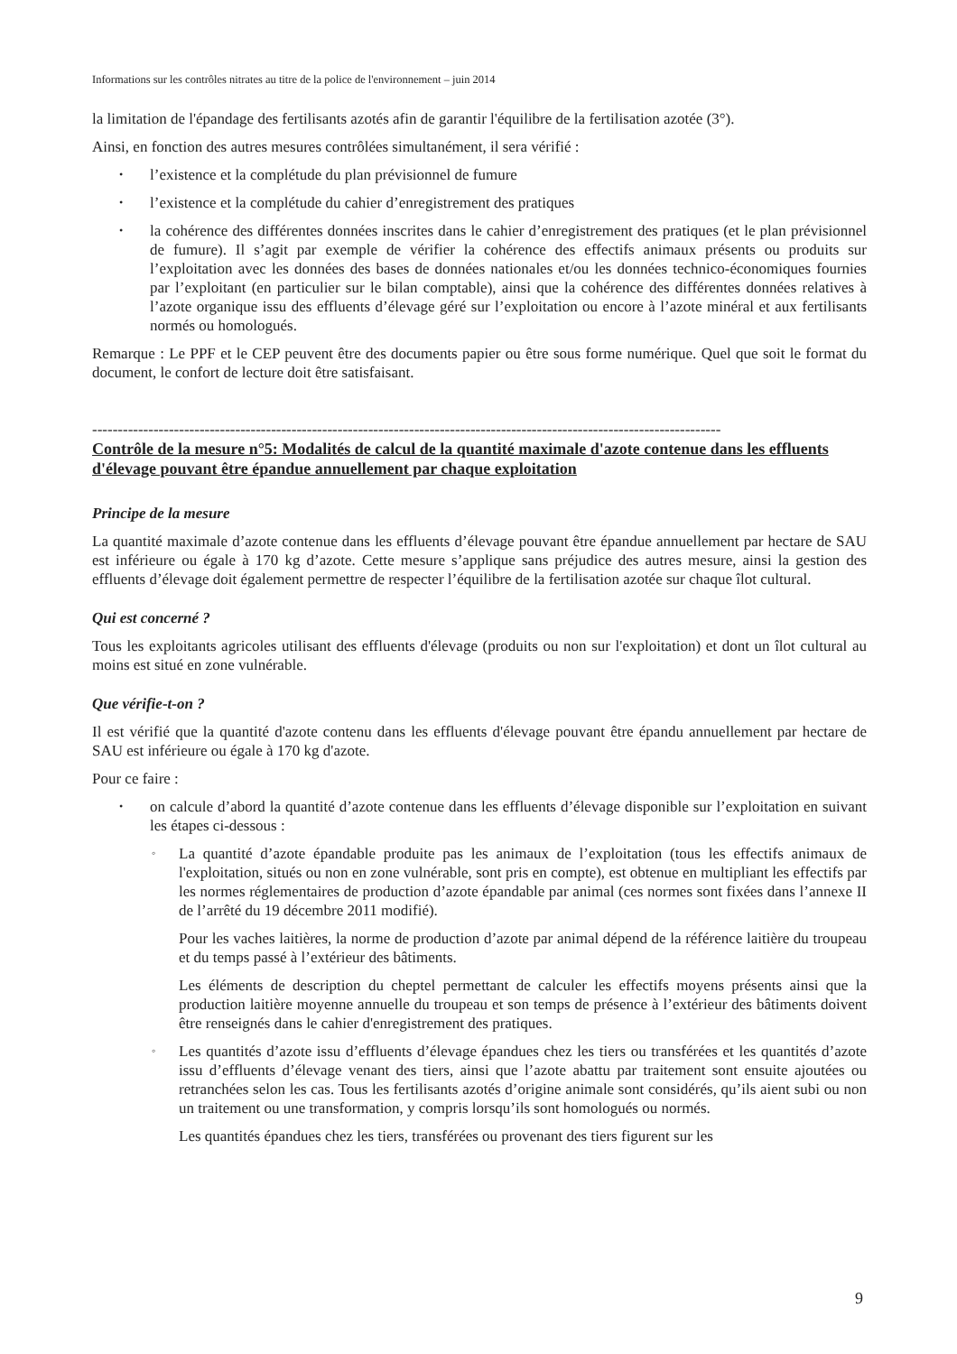Informations sur les contrôles nitrates au titre de la police de l'environnement – juin 2014
la limitation de l'épandage des fertilisants azotés afin de garantir l'équilibre de la fertilisation azotée (3°).
Ainsi, en fonction des autres mesures contrôlées simultanément, il sera vérifié :
• l’existence et la complétude du plan prévisionnel de fumure
• l’existence et la complétude du cahier d’enregistrement des pratiques
• la cohérence des différentes données inscrites dans le cahier d’enregistrement des pratiques (et le plan prévisionnel de fumure). Il s’agit par exemple de vérifier la cohérence des effectifs animaux présents ou produits sur l’exploitation avec les données des bases de données nationales et/ou les données technico-économiques fournies par l’exploitant (en particulier sur le bilan comptable), ainsi que la cohérence des différentes données relatives à l’azote organique issu des effluents d’élevage géré sur l’exploitation ou encore à l’azote minéral et aux fertilisants normés ou homologués.
Remarque : Le PPF et le CEP peuvent être des documents papier ou être sous forme numérique. Quel que soit le format du document, le confort de lecture doit être satisfaisant.
---------------------------------------------------------------------------------------------------------------------------
Contrôle de la mesure n°5: Modalités de calcul de la quantité maximale d'azote contenue dans les effluents d'élevage pouvant être épandue annuellement par chaque exploitation
Principe de la mesure
La quantité maximale d’azote contenue dans les effluents d’élevage pouvant être épandue annuellement par hectare de SAU est inférieure ou égale à 170 kg d’azote. Cette mesure s’applique sans préjudice des autres mesure, ainsi la gestion des effluents d’élevage doit également permettre de respecter l’équilibre de la fertilisation azotée sur chaque îlot cultural.
Qui est concerné ?
Tous les exploitants agricoles utilisant des effluents d'élevage (produits ou non sur l'exploitation) et dont un îlot cultural au moins est situé en zone vulnérable.
Que vérifie-t-on ?
Il est vérifié que la quantité d'azote contenu dans les effluents d'élevage pouvant être épandu annuellement par hectare de SAU est inférieure ou égale à 170 kg d'azote.
Pour ce faire :
• on calcule d’abord la quantité d’azote contenue dans les effluents d’élevage disponible sur l’exploitation en suivant les étapes ci-dessous :
◦ La quantité d’azote épandable produite pas les animaux de l’exploitation (tous les effectifs animaux de l'exploitation, situés ou non en zone vulnérable, sont pris en compte), est obtenue en multipliant les effectifs par les normes réglementaires de production d’azote épandable par animal (ces normes sont fixées dans l’annexe II de l’arrêté du 19 décembre 2011 modifié).
Pour les vaches laitières, la norme de production d’azote par animal dépend de la référence laitière du troupeau et du temps passé à l’extérieur des bâtiments.
Les éléments de description du cheptel permettant de calculer les effectifs moyens présents ainsi que la production laitière moyenne annuelle du troupeau et son temps de présence à l’extérieur des bâtiments doivent être renseignés dans le cahier d'enregistrement des pratiques.
◦ Les quantités d’azote issu d’effluents d’élevage épandues chez les tiers ou transférées et les quantités d’azote issu d’effluents d’élevage venant des tiers, ainsi que l’azote abattu par traitement sont ensuite ajoutées ou retranchées selon les cas. Tous les fertilisants azotés d’origine animale sont considérés, qu’ils aient subi ou non un traitement ou une transformation, y compris lorsqu’ils sont homologués ou normés.
Les quantités épandues chez les tiers, transférées ou provenant des tiers figurent sur les
9